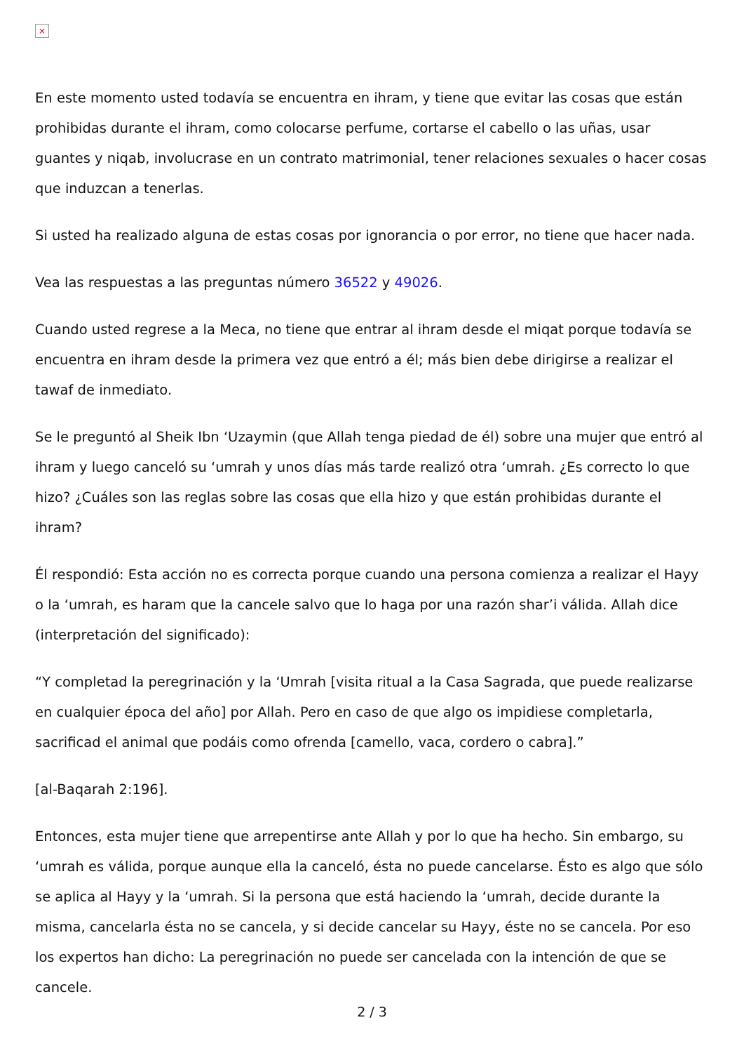×
En este momento usted todavía se encuentra en ihram, y tiene que evitar las cosas que están prohibidas durante el ihram, como colocarse perfume, cortarse el cabello o las uñas, usar guantes y niqab, involucrase en un contrato matrimonial, tener relaciones sexuales o hacer cosas que induzcan a tenerlas.
Si usted ha realizado alguna de estas cosas por ignorancia o por error, no tiene que hacer nada.
Vea las respuestas a las preguntas número 36522 y 49026.
Cuando usted regrese a la Meca, no tiene que entrar al ihram desde el miqat porque todavía se encuentra en ihram desde la primera vez que entró a él; más bien debe dirigirse a realizar el tawaf de inmediato.
Se le preguntó al Sheik Ibn ‘Uzaymin (que Allah tenga piedad de él) sobre una mujer que entró al ihram y luego canceló su ‘umrah y unos días más tarde realizó otra ‘umrah. ¿Es correcto lo que hizo? ¿Cuáles son las reglas sobre las cosas que ella hizo y que están prohibidas durante el ihram?
Él respondió: Esta acción no es correcta porque cuando una persona comienza a realizar el Hayy o la ‘umrah, es haram que la cancele salvo que lo haga por una razón shar’i válida. Allah dice (interpretación del significado):
“Y completad la peregrinación y la ‘Umrah [visita ritual a la Casa Sagrada, que puede realizarse en cualquier época del año] por Allah. Pero en caso de que algo os impidiese completarla, sacrificad el animal que podáis como ofrenda [camello, vaca, cordero o cabra].”
[al-Baqarah 2:196].
Entonces, esta mujer tiene que arrepentirse ante Allah y por lo que ha hecho. Sin embargo, su ‘umrah es válida, porque aunque ella la canceló, ésta no puede cancelarse. Ésto es algo que sólo se aplica al Hayy y la ‘umrah. Si la persona que está haciendo la ‘umrah, decide durante la misma, cancelarla ésta no se cancela, y si decide cancelar su Hayy, éste no se cancela. Por eso los expertos han dicho: La peregrinación no puede ser cancelada con la intención de que se cancele.
2 / 3